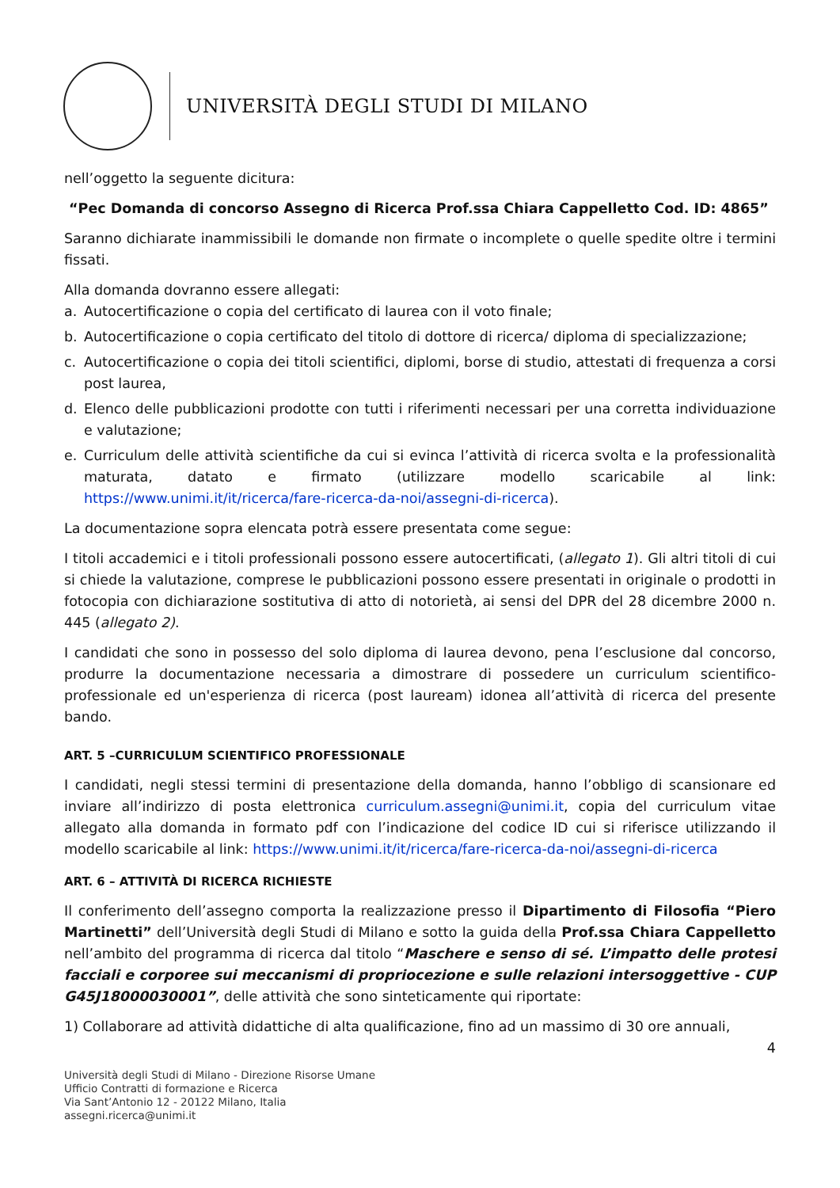UNIVERSITÀ DEGLI STUDI DI MILANO
nell’oggetto la seguente dicitura:
“Pec Domanda di concorso Assegno di Ricerca Prof.ssa Chiara Cappelletto Cod. ID: 4865”
Saranno dichiarate inammissibili le domande non firmate o incomplete o quelle spedite oltre i termini fissati.
Alla domanda dovranno essere allegati:
a. Autocertificazione o copia del certificato di laurea con il voto finale;
b. Autocertificazione o copia certificato del titolo di dottore di ricerca/ diploma di specializzazione;
c. Autocertificazione o copia dei titoli scientifici, diplomi, borse di studio, attestati di frequenza a corsi post laurea,
d. Elenco delle pubblicazioni prodotte con tutti i riferimenti necessari per una corretta individuazione e valutazione;
e. Curriculum delle attività scientifiche da cui si evinca l’attività di ricerca svolta e la professionalità maturata, datato e firmato (utilizzare modello scaricabile al link: https://www.unimi.it/it/ricerca/fare-ricerca-da-noi/assegni-di-ricerca).
La documentazione sopra elencata potrà essere presentata come segue:
I titoli accademici e i titoli professionali possono essere autocertificati, (allegato 1). Gli altri titoli di cui si chiede la valutazione, comprese le pubblicazioni possono essere presentati in originale o prodotti in fotocopia con dichiarazione sostitutiva di atto di notorietà, ai sensi del DPR del 28 dicembre 2000 n. 445 (allegato 2).
I candidati che sono in possesso del solo diploma di laurea devono, pena l’esclusione dal concorso, produrre la documentazione necessaria a dimostrare di possedere un curriculum scientifico-professionale ed un'esperienza di ricerca (post lauream) idonea all’attività di ricerca del presente bando.
ART. 5 –CURRICULUM SCIENTIFICO PROFESSIONALE
I candidati, negli stessi termini di presentazione della domanda, hanno l’obbligo di scansionare ed inviare all’indirizzo di posta elettronica curriculum.assegni@unimi.it, copia del curriculum vitae allegato alla domanda in formato pdf con l’indicazione del codice ID cui si riferisce utilizzando il modello scaricabile al link: https://www.unimi.it/it/ricerca/fare-ricerca-da-noi/assegni-di-ricerca
ART. 6 – ATTIVITÀ DI RICERCA RICHIESTE
Il conferimento dell’assegno comporta la realizzazione presso il Dipartimento di Filosofia “Piero Martinetti” dell’Università degli Studi di Milano e sotto la guida della Prof.ssa Chiara Cappelletto nell’ambito del programma di ricerca dal titolo “Maschere e senso di sé. L’impatto delle protesi facciali e corporee sui meccanismi di propriocezione e sulle relazioni intersoggettive - CUP G45J18000030001”, delle attività che sono sinteticamente qui riportate:
1) Collaborare ad attività didattiche di alta qualificazione, fino ad un massimo di 30 ore annuali,
4
Università degli Studi di Milano - Direzione Risorse Umane
Ufficio Contratti di formazione e Ricerca
Via Sant’Antonio 12 - 20122 Milano, Italia
assegni.ricerca@unimi.it